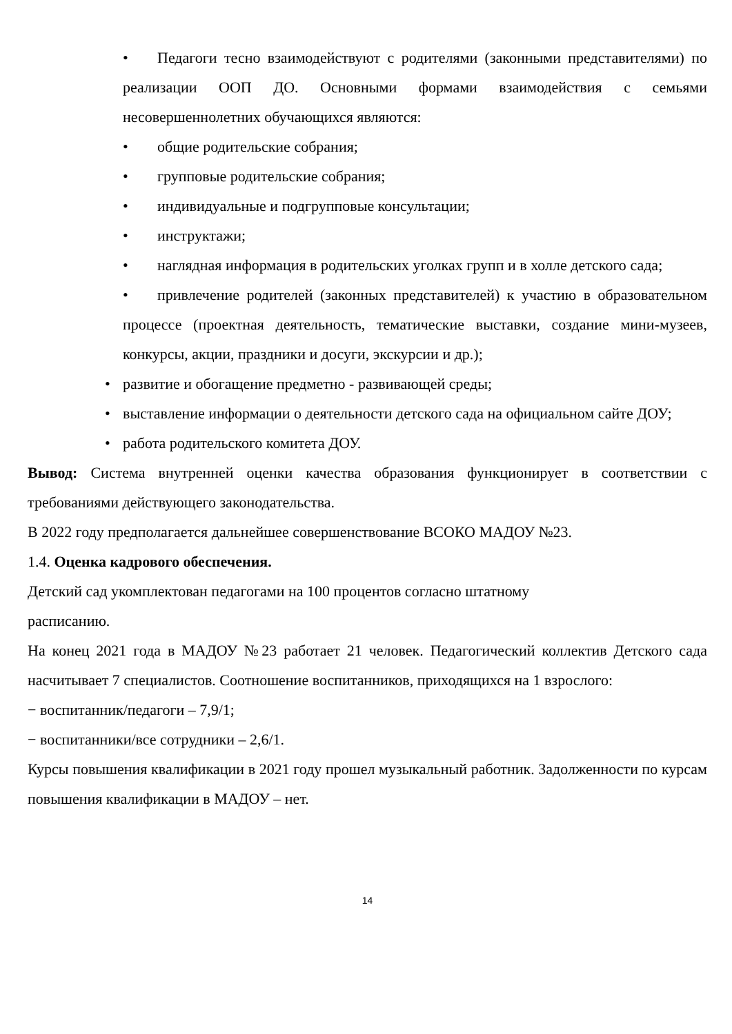• Педагоги тесно взаимодействуют с родителями (законными представителями) по реализации ООП ДО. Основными формами взаимодействия с семьями несовершеннолетних обучающихся являются:
• общие родительские собрания;
• групповые родительские собрания;
• индивидуальные и подгрупповые консультации;
• инструктажи;
• наглядная информация в родительских уголках групп и в холле детского сада;
• привлечение родителей (законных представителей) к участию в образовательном процессе (проектная деятельность, тематические выставки, создание мини-музеев, конкурсы, акции, праздники и досуги, экскурсии и др.);
• развитие и обогащение предметно - развивающей среды;
• выставление информации о деятельности детского сада на официальном сайте ДОУ;
• работа родительского комитета ДОУ.
Вывод: Система внутренней оценки качества образования функционирует в соответствии с требованиями действующего законодательства.
В 2022 году предполагается дальнейшее совершенствование ВСОКО МАДОУ №23.
1.4. Оценка кадрового обеспечения.
Детский сад укомплектован педагогами на 100 процентов согласно штатному
расписанию.
На конец 2021 года в МАДОУ №23 работает 21 человек. Педагогический коллектив Детского сада насчитывает 7 специалистов. Соотношение воспитанников, приходящихся на 1 взрослого:
− воспитанник/педагоги – 7,9/1;
− воспитанники/все сотрудники – 2,6/1.
Курсы повышения квалификации в 2021 году прошел музыкальный работник. Задолженности по курсам повышения квалификации в МАДОУ – нет.
14